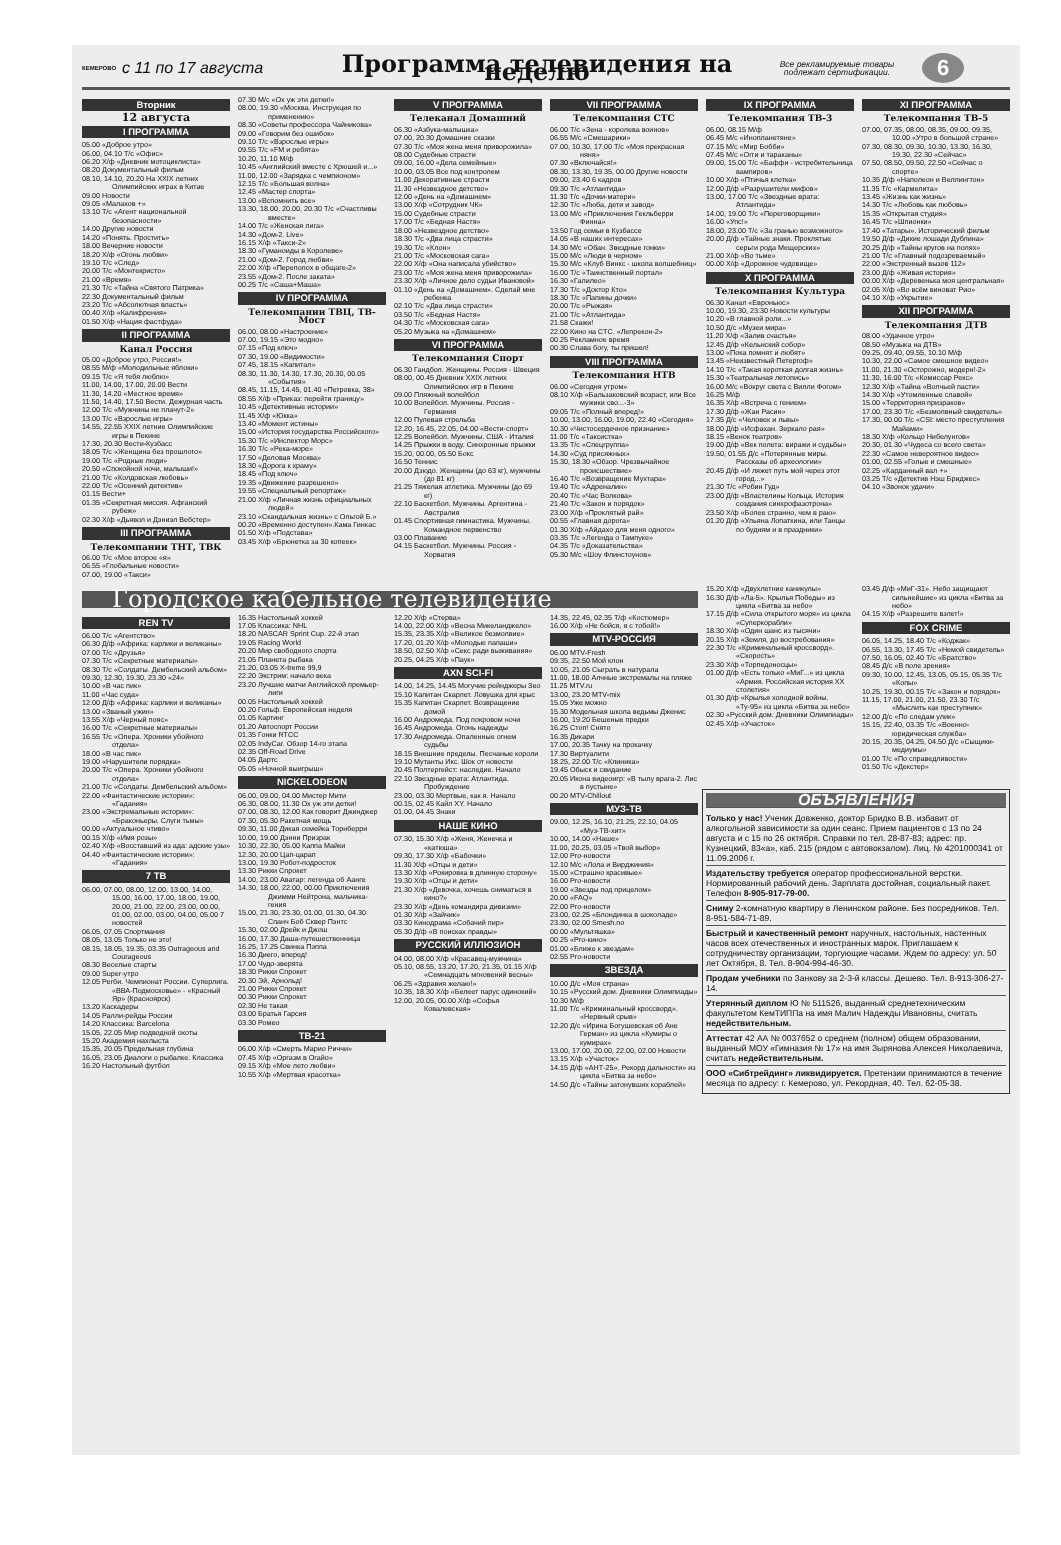КЕМЕРОВО
с 11 по 17 августа
Программа телевидения на неделю
Все рекламируемые товары подлежат сертификации.
6
Вторник
12 августа
I ПРОГРАММА
05.00 «Доброе утро»
06.00, 04.10 Т/с «Офис»
06.20 Х/ф «Дневник мотоциклиста»
08.20 Документальный фильм
08.10, 14.10, 20.20 На XXIX летних Олимпийских играх в Китае
09.00 Новости
09.05 «Малахов +»
13.10 Т/с «Агент национальной безопасности»
14.00 Другие новости
14.20 «Понять. Простить»
18.00 Вечерние новости
18.20 Х/ф «Огонь любви»
19.10 Т/с «След»
20.00 Т/с «Монтекристо»
21.00 «Время»
21.30 Т/с «Тайна «Святого Патрика»
22.30 Документальный фильм
23.20 Т/с «Абсолютная власть»
00.40 Х/ф «Калифрения»
01.50 Х/ф «Нация фастфуда»
II ПРОГРАММА
Канал Россия
05.00 «Доброе утро, Россия!»
08.55 М/ф «Молодильные яблоки»
09.15 Т/с «Я тебя люблю»
11.00, 14.00, 17.00, 20.00 Вести
11.30, 14.20 «Местное время»
11.50, 14.40, 17.50 Вести. Дежурная часть
12.00 Т/с «Мужчины не плачут-2»
13.00 Т/с «Взрослые игры»
14.55, 22.55 XXIX летние Олимпийские игры в Пекине
17.30, 20.30 Вести-Кузбасс
18.05 Т/с «Женщина без прошлого»
19.00 Т/с «Родные люди»
20.50 «Спокойной ночи, малыши!»
21.00 Т/с «Колдовская любовь»
22.00 Т/с «Осенний детектив»
01.15 Вести+
01.35 «Секретная миссия. Афганский рубеж»
02.30 Х/ф «Дьявол и Дэниэл Вебстер»
III ПРОГРАММА
Телекомпании ТНТ, ТВК
06.00 Т/с «Мое второе «я»
06.55 «Глобальные новости»
07.00, 19.00 «Такси»
07.30 М/с «Ох уж эти детки!»
08.00, 19.30 «Москва. Инструкция по применению»
08.30 «Советы профессора Чайникова»
09.00 «Говорим без ошибок»
09.10 Т/с «Взрослые игры»
09.55 Т/с «FM и ребята»
10.20, 11.10 М/ф
10.45 «Английский вместе с Хрюшей и...»
11.00, 12.00 «Зарядка с чемпионом»
12.15 Т/с «Большая волна»
12.45 «Мастер спорта»
13.00 «Вспомнить все»
13.30, 18.00, 20.00, 20.30 Т/с «Счастливы вместе»
14.00 Т/с «Женская лига»
14.30 «Дом-2. Live»
16.15 Х/ф «Такси-2»
18.30 «Гуманоиды в Королеве»
21.00 «Дом-2. Город любви»
22.00 Х/ф «Переполох в общаге-2»
23.55 «Дом-2. После заката»
00.25 Т/с «Саша+Маша»
IV ПРОГРАММА
Телекомпании ТВЦ, ТВ-Мост
06.00, 08.00 «Настроение»
07.00, 19.15 «Это модно»
07.15 «Под ключ»
07.30, 19.00 «Видимости»
07.45, 18.15 «Капитал»
08.30, 11.30, 14.30, 17.30, 20.30, 00.05 «События»
08.45, 11.15, 14.45, 01.40 «Петровка, 38»
08.55 Х/ф «Приказ: перейти границу»
10.45 «Детективные истории»
11.45 Х/ф «Юкка»
13.40 «Момент истины»
15.00 «История государства Российского»
15.30 Т/с «Инспектор Морс»
16.30 Т/с «Река-море»
17.50 «Деловая Москва»
18.30 «Дорога к храму»
18.45 «Под ключ»
19.35 «Движение разрешено»
19.55 «Специальный репортаж»
21.00 Х/ф «Личная жизнь официальных людей»
23.10 «Скандальная жизнь» с Ольгой Б.»
00.20 «Временно доступен».Кама Гинкас
01.50 Х/ф «Подстава»
03.45 Х/ф «Брюнетка за 30 копеек»
V ПРОГРАММА
Телеканал Домашний
06.30 «Азбука-малышка»
07.00, 20.30 Домашние сказки
07.30 Т/с «Моя жена меня приворожила»
08.00 Судебные страсти
09.00, 16.00 «Дела семейные»
10.00, 03.05 Все под контролем
11.00 Декоративные страсти
11.30 «Незвездное детство»
12.00 «День на «Домашнем»
13.00 Х/ф «Сотрудник ЧК»
15.00 Судебные страсти
17.00 Т/с «Бедная Настя»
18.00 «Незвездное детство»
18.30 Т/с «Два лица страсти»
19.30 Т/с «Клон»
21.00 Т/с «Московская сага»
22.00 Х/ф «Она написала убийство»
23.00 Т/с «Моя жена меня приворожила»
23.30 Х/ф «Личное дело судьи Ивановой»
01.10 «День на «Домашнем». Сделай мне ребенка
02.10 Т/с «Два лица страсти»
03.50 Т/с «Бедная Настя»
04.30 Т/с «Московская сага»
05.20 Музыка на «Домашнем»
VI ПРОГРАММА
Телекомпания Спорт
06.30 Гандбол. Женщины. Россия - Швеция
08.00, 00.45 Дневник XXIX летних Олимпийских игр в Пекине
09.00 Пляжный волейбол
10.00 Волейбол. Мужчины. Россия - Германия
12.00 Пулевая стрельба
12.20, 16.45, 22.05, 04.00 «Вести-спорт»
12.25 Волейбол. Мужчины. США - Италия
14.25 Прыжки в воду. Синхронные прыжки
15.20, 00.00, 05.50 Бокс
16.50 Теннис
20.00 Дзюдо. Женщины (до 63 кг), мужчины (до 81 кг)
21.25 Тяжелая атлетика. Мужчины (до 69 кг)
22.10 Баскетбол. Мужчины. Аргентина - Австралия
01.45 Спортивная гимнастика. Мужчины. Командное первенство
03.00 Плавание
04.15 Баскетбол. Мужчины. Россия - Хорватия
VII ПРОГРАММА
Телекомпания СТС
06.00 Т/с «Зена - королева воинов»
06.55 М/с «Смешарики»
07.00, 10.30, 17.00 Т/с «Моя прекрасная няня»
07.30 «Включайся!»
08.30, 13.30, 19.35, 00.00 Другие новости
09.00, 23.40 6 кадров
09.30 Т/с «Атлантида»
11.30 Т/с «Дочки-матери»
12.30 Т/с «Люба, дети и завод»
13.00 М/с «Приключения Гекльберри Финна»
13.50 Год семьи в Кузбассе
14.05 «В наших интересах»
14.30 М/с «Обан. Звездные гонки»
15.00 М/с «Люди в черном»
15.30 М/с «Клуб Винкс - школа волшебниц»
16.00 Т/с «Таинственный портал»
16.30 «Галилео»
17.30 Т/с «Доктор Кто»
18.30 Т/с «Папины дочки»
20.00 Т/с «Рыжая»
21.00 Т/с «Атлантида»
21.58 Скажи!
22.00 Кино на СТС. «Лепрекон-2»
00.25 Рекламное время
00.30 Слава богу, ты пришел!
VIII ПРОГРАММА
Телекомпания НТВ
06.00 «Сегодня утром»
08.10 Х/ф «Бальзаковский возраст, или Все мужики сво...-3»
09.05 Т/с «Полный вперед!»
10.00, 13.00, 16.00, 19.00, 22.40 «Сегодня»
10.30 «Чистосердечное признание»
11.00 Т/с «Таксистка»
13.35 Т/с «Спецгруппа»
14.30 «Суд присяжных»
15.30, 18.30 «Обзор. Чрезвычайное происшествие»
16.40 Т/с «Возвращение Мухтара»
19.40 Т/с «Адреналин»
20.40 Т/с «Час Волкова»
21.40 Т/с «Закон и порядок»
23.00 Х/ф «Проклятый рай»
00.55 «Главная дорога»
01.30 Х/ф «Айдахо для меня одного»
03.35 Т/с «Легенда о Тампуке»
04.35 Т/с «Доказательства»
05.30 М/с «Шоу Флинстоунов»
IX ПРОГРАММА
Телекомпания ТВ-3
06.00, 08.15 М/ф
06.45 М/с «Инопланетяне»
07.15 М/с «Мир Бобби»
07.45 М/с «Огги и тараканы»
09.00, 15.00 Т/с «Баффи - истребительница вампиров»
10.00 Х/ф «Птичья клетка»
12.00 Д/ф «Разрушители мифов»
13.00, 17.00 Т/с «Звездные врата: Атлантида»
14.00, 19.00 Т/с «Переговорщики»
16.00 «Упс!»
18.00, 23.00 Т/с «За гранью возможного»
20.00 Д/ф «Тайные знаки. Проклятые серьги рода Мещерских»
21.00 Х/ф «Во тьме»
00.00 Х/ф «Дорожное чудовище»
X ПРОГРАММА
Телекомпания Культура
06.30 Канал «Евроньюс»
10.00, 19.30, 23.30 Новости культуры
10.20 «В главной роли...»
10.50 Д/с «Музеи мира»
11.20 Х/ф «Залив счастья»
12.45 Д/ф «Кельнский собор»
13.00 «Пока помнят и любят»
13.45 «Неизвестный Петергоф»
14.10 Т/с «Такая короткая долгая жизнь»
15.30 «Театральная летопись»
16.00 М/с «Вокруг света с Вилли Фогом»
16.25 М/ф
16.35 Х/ф «Встреча с гением»
17.30 Д/ф «Жан Расин»
17.35 Д/с «Человек и львы»
18.00 Д/ф «Исфахан. Зеркало рая»
18.15 «Венок театров»
19.00 Д/ф «Век полета: виражи и судьбы»
19.50, 01.55 Д/с «Потерянные миры. Рассказы об археологии»
20.45 Д/ф «И ляжет путь мой через этот город...»
21.30 Т/с «Робин Гуд»
23.00 Д/ф «Властелины Кольца. История создания синхрофазотрона»
23.50 Х/ф «Более странно, чем в раю»
01.20 Д/ф «Ульяна Лопаткина, или Танцы по будням и в праздники»
XI ПРОГРАММА
Телекомпания ТВ-5
07.00, 07.35, 08.00, 08.35, 09.00, 09.35, 10.00 «Утро в большой стране»
07.30, 08.30, 09.30, 10.30, 13.30, 16.30, 19.30, 22.30 «Сейчас»
07.50, 08.50, 09.50, 22.50 «Сейчас о спорте»
10.35 Д/ф «Наполеон и Веллингтон»
11.35 Т/с «Кармелита»
13.45 «Жизнь как жизнь»
14.30 Т/с «Любовь как любовь»
15.35 «Открытая студия»
16.45 Т/с «Шпионки»
17.40 «Татары». Исторический фильм
19.50 Д/ф «Дикие лошади Дублина»
20.25 Д/ф «Тайны кругов на полях»
21.00 Т/с «Главный подозреваемый»
22.00 «Экстренный вызов 112»
23.00 Д/ф «Живая история»
00.00 Х/ф «Деревенька моя центральная»
02.05 Х/ф «Во всём виноват Рио»
04.10 Х/ф «Укрытие»
XII ПРОГРАММА
Телекомпания ДТВ
08.00 «Удачное утро»
08.50 «Музыка на ДТВ»
09.25, 09.40, 09.55, 10.10 М/ф
10.30, 22.00 «Самое смешное видео»
11.00, 21.30 «Осторожно, модерн!-2»
11.30, 16.00 Т/с «Комиссар Рекс»
12.30 Х/ф «Тайна «Волчьей пасти»
14.30 Х/ф «Утомленные славой»
15.00 «Территория призраков»
17.00, 23.30 Т/с «Безмолвный свидетель»
17.30, 00.00 Т/с «CSI: место преступления Майами»
18.30 Х/ф «Кольцо Нибелунгов»
20.30, 01.30 «Чудеса со всего света»
22.30 «Самое невероятное видео»
01.00, 02.55 «Голые и смешные»
02.25 «Карданный вал +»
03.25 Т/с «Детектив Нэш Бриджес»
04.10 «Звонок удачи»
Городское кабельное телевидение
REN TV
06.00 Т/с «Агентство»
06.30 Д/ф «Африка: карлики и великаны»
07.00 Т/с «Друзья»
07.30 Т/с «Секретные материалы»
08.30 Т/с «Солдаты. Дембельский альбом»
09.30, 12.30, 19.30, 23.30 «24»
10.00 «В час пик»
11.00 «Час суда»
12.00 Д/ф «Африка: карлики и великаны»
13.00 «Званый ужин»
13.55 Х/ф «Черный пояс»
16.00 Т/с «Секретные материалы»
16.55 Т/с «Опера. Хроники убойного отдела»
18.00 «В час пик»
19.00 «Нарушители порядка»
20.00 Т/с «Опера. Хроники убойного отдела»
21.00 Т/с «Солдаты. Дембельский альбом»
22.00 «Фантастические истории»: «Гадания»
23.00 «Экстремальные истории»: «Браконьеры. Слуги тьмы»
00.00 «Актуальное чтиво»
00.15 Х/ф «Имя розы»
02.40 Х/ф «Восставший из ада: адские узы»
04.40 «Фантастические истории»: «Гадания»
7 ТВ
06.00, 07.00, 08.00, 12.00, 13.00, 14.00, 15.00, 16.00, 17.00, 18.00, 19.00, 20.00, 21.00, 22.00, 23.00, 00.00, 01.00, 02.00, 03.00, 04.00, 05.00 7 новостей
06.05, 07.05 Спортмания
08.05, 13.05 Только не это!
08.15, 18.05, 19.35, 03.35 Outrageous and Courageous
08.30 Веселые старты
09.00 Super-утро
12.05 Регби. Чемпионат России. Суперлига. «ВВА-Подмосковье» - «Красный Яр» (Красноярск)
13.20 Каскадеры
14.05 Ралли-рейды России
14.20 Классика: Barcelona
15.05, 22.05 Мир подводной охоты
15.20 Академия нахлыста
15.35, 20.05 Предельная глубина
16.05, 23.05 Диалоги о рыбалке. Классика
16.20 Настольный футбол
16.35 Настольный хоккей
17.05 Классика: NHL
18.20 NASCAR Sprint Cup. 22-й этап
19.05 Racing World
20.20 Мир свободного спорта
21.05 Планета рыбака
21.20, 03.05 X-treme 99,9
22.20 Экстрим: начало века
23.20 Лучшие матчи Английской премьер-лиги
00.05 Настольный хоккей
00.20 Гольф. Европейская неделя
01.05 Картинг
01.20 Автоспорт России
01.35 Гонки RTCC
02.05 IndyCar. Обзор 14-го этапа
02.35 Off-Road Drive
04.05 Дартс
05.05 «Ночной выигрыш»
NICKELODEON
06.00, 09.00, 04.00 Мистер Мити
06.30, 08.00, 11.30 Ох уж эти детки!
07.00, 08.30, 12.00 Как говорит Джинджер
07.30, 05.30 Ракетная мощь
09.30, 11.00 Дикая семейка Торнберри
10.00, 19.00 Дэнни Призрак
10.30, 22.30, 05.00 Каппа Майки
12.30, 20.00 Цап-царап
13.00, 19.30 Робот-подросток
13.30 Рикки Спрокет
14.00, 23.00 Аватар: легенда об Аанге
14.30, 18.00, 22.00, 00.00 Приключения Джимми Нейтрона, мальчика-гения
15.00, 21.30, 23.30, 01.00, 01.30, 04.30 Спанч Боб Сквер Пэнтс
15.30, 02.00 Дрейк и Джош
16.00, 17.30 Даша-путешественница
16.25, 17.25 Свинка Пэппа
16.30 Диего, вперед!
17.00 Чудо-зверята
18.30 Рикки Спрокет
20.30 Эй, Арнольд!
21.00 Рикки Спрокет
00.30 Рикки Спрокет
02.30 Не такая
03.00 Братья Гарсия
03.30 Ромео
ТВ-21
06.00 Х/ф «Смерть Марио Риччи»
07.45 Х/ф «Оргазм в Огайо»
09.15 Х/ф «Мое лето любви»
10.55 Х/ф «Мертвая красотка»
12.20 Х/ф «Стерва»
14.00, 22.00 Х/ф «Весна Микеланджело»
15.35, 23.35 Х/ф «Великое безмолвие»
17.20, 01.20 Х/ф «Молодые папаши»
18.50, 02.50 Х/ф «Секс ради выживания»
20.25, 04.25 Х/ф «Паук»
AXN SCI-FI
14.00, 14.25, 14.45 Могучие рейнджеры Зео
15.10 Капитан Скарлет. Ловушка для крыс
15.35 Капитан Скарлет. Возвращение домой
16.00 Андромеда. Под покровом ночи
16.45 Андромеда. Огонь надежды
17.30 Андромеда. Опаленные огнем судьбы
18.15 Внешние пределы. Песчаные короли
19.10 Мутанты Икс. Шок от новости
20.45 Полтергейст: наследие. Начало
22.10 Звездные врата: Атлантида. Пробуждение
23.00, 03.30 Мертвые, как я. Начало
00.15, 02.45 Кайл XY. Начало
01.00, 04.45 Знаки
НАШЕ КИНО
07.30, 15.30 Х/ф «Женя, Женечка и «катюша»
09.30, 17.30 Х/ф «Бабочки»
11.30 Х/ф «Отцы и дети»
13.30 Х/ф «Рокировка в длинную сторону»
19.30 Х/ф «Отцы и дети»
21.30 Х/ф «Девочка, хочешь сниматься в кино?»
23.30 Х/ф «День командира дивизии»
01.30 Х/ф «Зайчик»
03.30 Кинодрама «Собачий пир»
05.30 Д/ф «В поисках правды»
РУССКИЙ ИЛЛЮЗИОН
04.00, 08.00 Х/ф «Красавец-мужчина»
05.10, 08.55, 13.20, 17.20, 21.35, 01.15 Х/ф «Семнадцать мгновений весны»
06.25 «Здравия желаю!»
10.35, 18.30 Х/ф «Белеет парус одинокий»
12.00, 20.05, 00.00 Х/ф «Софья Ковалевская»
14.35, 22.45, 02.35 Т/ф «Костюмер»
16.00 Х/ф «Не бойся, я с тобой!»
MTV-РОССИЯ
06.00 MTV-Fresh
09.35, 22.50 Мой клон
10.05, 21.05 Сыграть в натурала
11.00, 18.00 Алчные экстремалы на пляже
11.25 MTV.ru
13.00, 23.20 MTV-mix
15.05 Уже можно
15.30 Модельная школа ведьмы Дженис
16.00, 19.20 Бешеные предки
16.25 Стоп! Снято
16.35 Дикари
17.00, 20.35 Тачку на прокачку
17.30 Виртуалити
18.25, 22.00 Т/с «Клиника»
19.45 Обыск и свидание
20.05 Икона видеоигр: «В тылу врага-2. Лис в пустыне»
00.20 MTV-Chillout
МУЗ-ТВ
09.00, 12.25, 16.10, 21.25, 22.10, 04.05 «Муз-ТВ-хит»
10.00, 14.00 «Наше»
11.00, 20.25, 03.05 «Твой выбор»
12.00 Pro-новости
12.10 М/с «Лола и Вирджиния»
15.00 «Страшно красивые»
16.00 Pro-новости
19.00 «Звезды под прицелом»
20.00 «FAQ»
22.00 Pro-новости
23.00, 02.25 «Блондинка в шоколаде»
23.30, 02.00 Smesh.no
00.00 «Мультяшка»
00.25 «Pro-кино»
01.00 «Ближе к звездам»
02.55 Pro-новости
ЗВЕЗДА
10.00 Д/с «Моя страна»
10.15 «Русский дом. Дневники Олимпиады»
10.30 М/ф
11.00 Т/с «Криминальный кроссворд». «Нервный срыв»
12.20 Д/с «Ирина Богушевская об Ане Герман» из цикла «Кумиры о кумирах»
13.00, 17.00, 20.00, 22.00, 02.00 Новости
13.15 Х/ф «Участок»
14.15 Д/ф «АНТ-25». Рекорд дальности» из цикла «Битва за небо»
14.50 Д/с «Тайны затонувших кораблей»
15.20 Х/ф «Двухлетние каникулы»
16.30 Д/ф «Ла-5». Крылья Победы» из цикла «Битва за небо»
17.15 Д/ф «Сила открытого моря» из цикла «Суперкорабли»
18.30 Х/ф «Один шанс из тысячи»
20.15 Х/ф «Земля, до востребования»
22.30 Т/с «Криминальный кроссворд». «Скорость»
23.30 Х/ф «Торпедоносцы»
01.00 Д/ф «Есть только «МиГ...» из цикла «Армия. Российская история XX столетия»
01.30 Д/ф «Крылья холодной войны. «Ту-95» из цикла «Битва за небо»
02.30 «Русский дом. Дневники Олимпиады»
02.45 Х/ф «Участок»
03.45 Д/ф «МиГ-31». Небо защищают сильнейшие» из цикла «Битва за небо»
04.15 Х/ф «Разрешите взлет!»
FOX CRIME
06.05, 14.25, 18.40 Т/с «Коджак»
06.55, 13.30, 17.45 Т/с «Немой свидетель»
07.50, 16.05, 02.40 Т/с «Братство»
08.45 Д/с «В поле зрения»
09.30, 10.00, 12.45, 13.05, 05.15, 05.35 Т/с «Копы»
10.25, 19.30, 00.15 Т/с «Закон и порядок»
11.15, 17.00, 21.00, 21.50, 23.30 Т/с «Мыслить как преступник»
12.00 Д/с «По следам улик»
15.15, 22.40, 03.35 Т/с «Военно-юридическая служба»
20.15, 20.35, 04.25, 04.50 Д/с «Сыщики-медиумы»
01.00 Т/с «По справедливости»
01.50 Т/с «Декстер»
ОБЪЯВЛЕНИЯ
Только у нас! Ученик Довженко, доктор Бридко В.В. избавит от алкогольной зависимости за один сеанс. Прием пациентов с 13 по 24 августа и с 15 по 26 октября. Справки по тел. 28-87-83; адрес: пр. Кузнецкий, 83«а», каб. 215 (рядом с автовокзалом). Лиц. № 4201000341 от 11.09.2006 г.
Издательству требуется оператор профессиональной верстки. Нормированный рабочий день. Зарплата достойная, социальный пакет. Телефон 8-905-917-79-00.
Сниму 2-комнатную квартиру в Ленинском районе. Без посредников. Тел. 8-951-584-71-89.
Быстрый и качественный ремонт наручных, настольных, настенных часов всех отечественных и иностранных марок. Приглашаем к сотрудничеству организации, торгующие часами. Ждем по адресу: ул. 50 лет Октября, 8. Тел. 8-904-994-46-30.
Продам учебники по Занкову за 2-3-й классы. Дешево. Тел. 8-913-306-27-14.
Утерянный диплом Ю № 511526, выданный среднетехническим факультетом КемТИППа на имя Малич Надежды Ивановны, считать недействительным.
Аттестат 42 АА № 0037652 о среднем (полном) общем образовании, выданный МОУ «Гимназия № 17» на имя Зырянова Алексея Николаевича, считать недействительным.
ООО «Сибтрейдинг» ликвидируется. Претензии принимаются в течение месяца по адресу: г. Кемерово, ул. Рекордная, 40. Тел. 62-05-38.